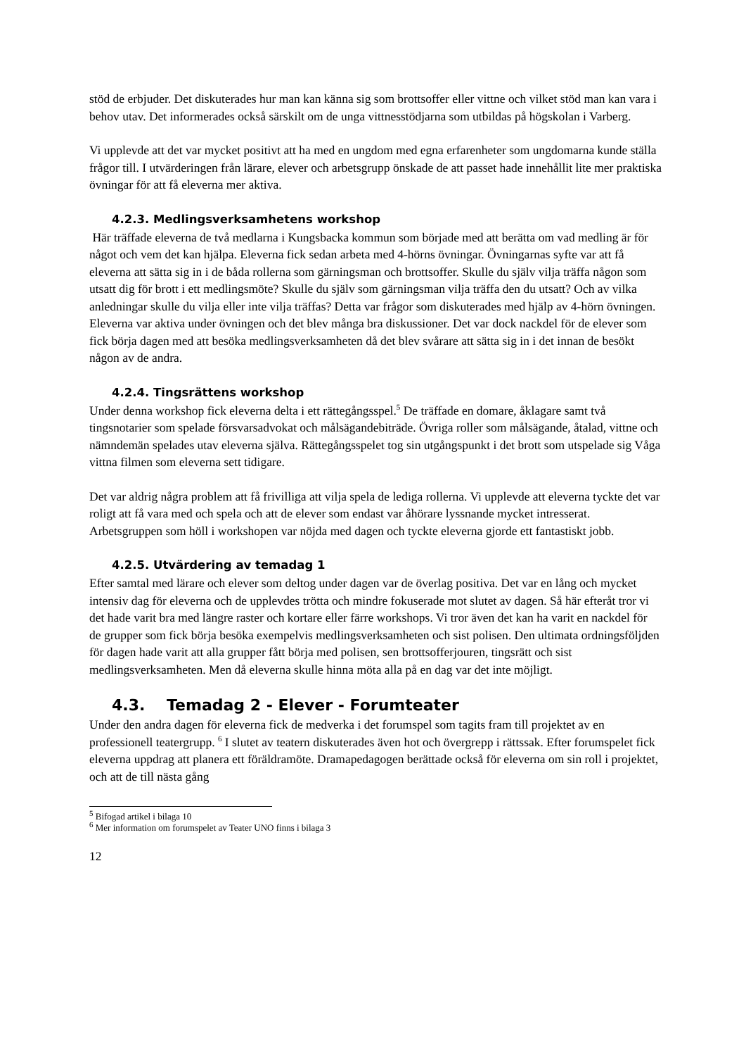stöd de erbjuder. Det diskuterades hur man kan känna sig som brottsoffer eller vittne och vilket stöd man kan vara i behov utav. Det informerades också särskilt om de unga vittnesstödjarna som utbildas på högskolan i Varberg.
Vi upplevde att det var mycket positivt att ha med en ungdom med egna erfarenheter som ungdomarna kunde ställa frågor till. I utvärderingen från lärare, elever och arbetsgrupp önskade de att passet hade innehållit lite mer praktiska övningar för att få eleverna mer aktiva.
4.2.3. Medlingsverksamhetens workshop
Här träffade eleverna de två medlarna i Kungsbacka kommun som började med att berätta om vad medling är för något och vem det kan hjälpa. Eleverna fick sedan arbeta med 4-hörns övningar. Övningarnas syfte var att få eleverna att sätta sig in i de båda rollerna som gärningsman och brottsoffer. Skulle du själv vilja träffa någon som utsatt dig för brott i ett medlingsmöte? Skulle du själv som gärningsman vilja träffa den du utsatt? Och av vilka anledningar skulle du vilja eller inte vilja träffas? Detta var frågor som diskuterades med hjälp av 4-hörn övningen. Eleverna var aktiva under övningen och det blev många bra diskussioner. Det var dock nackdel för de elever som fick börja dagen med att besöka medlingsverksamheten då det blev svårare att sätta sig in i det innan de besökt någon av de andra.
4.2.4. Tingsrättens workshop
Under denna workshop fick eleverna delta i ett rättegångsspel.<sup>5</sup> De träffade en domare, åklagare samt två tingsnotarier som spelade försvarsadvokat och målsägandebiträde. Övriga roller som målsägande, åtalad, vittne och nämndemän spelades utav eleverna själva. Rättegångsspelet tog sin utgångspunkt i det brott som utspelade sig Våga vittna filmen som eleverna sett tidigare.
Det var aldrig några problem att få frivilliga att vilja spela de lediga rollerna. Vi upplevde att eleverna tyckte det var roligt att få vara med och spela och att de elever som endast var åhörare lyssnande mycket intresserat. Arbetsgruppen som höll i workshopen var nöjda med dagen och tyckte eleverna gjorde ett fantastiskt jobb.
4.2.5. Utvärdering av temadag 1
Efter samtal med lärare och elever som deltog under dagen var de överlag positiva. Det var en lång och mycket intensiv dag för eleverna och de upplevdes trötta och mindre fokuserade mot slutet av dagen. Så här efteråt tror vi det hade varit bra med längre raster och kortare eller färre workshops. Vi tror även det kan ha varit en nackdel för de grupper som fick börja besöka exempelvis medlingsverksamheten och sist polisen. Den ultimata ordningsföljden för dagen hade varit att alla grupper fått börja med polisen, sen brottsofferjouren, tingsrätt och sist medlingsverksamheten. Men då eleverna skulle hinna möta alla på en dag var det inte möjligt.
4.3. Temadag 2 - Elever - Forumteater
Under den andra dagen för eleverna fick de medverka i det forumspel som tagits fram till projektet av en professionell teatergrupp. <sup>6</sup> I slutet av teatern diskuterades även hot och övergrepp i rättssak. Efter forumspelet fick eleverna uppdrag att planera ett föräldramöte. Dramapedagogen berättade också för eleverna om sin roll i projektet, och att de till nästa gång
<sup>5</sup> Bifogad artikel i bilaga 10
<sup>6</sup> Mer information om forumspelet av Teater UNO finns i bilaga 3
12